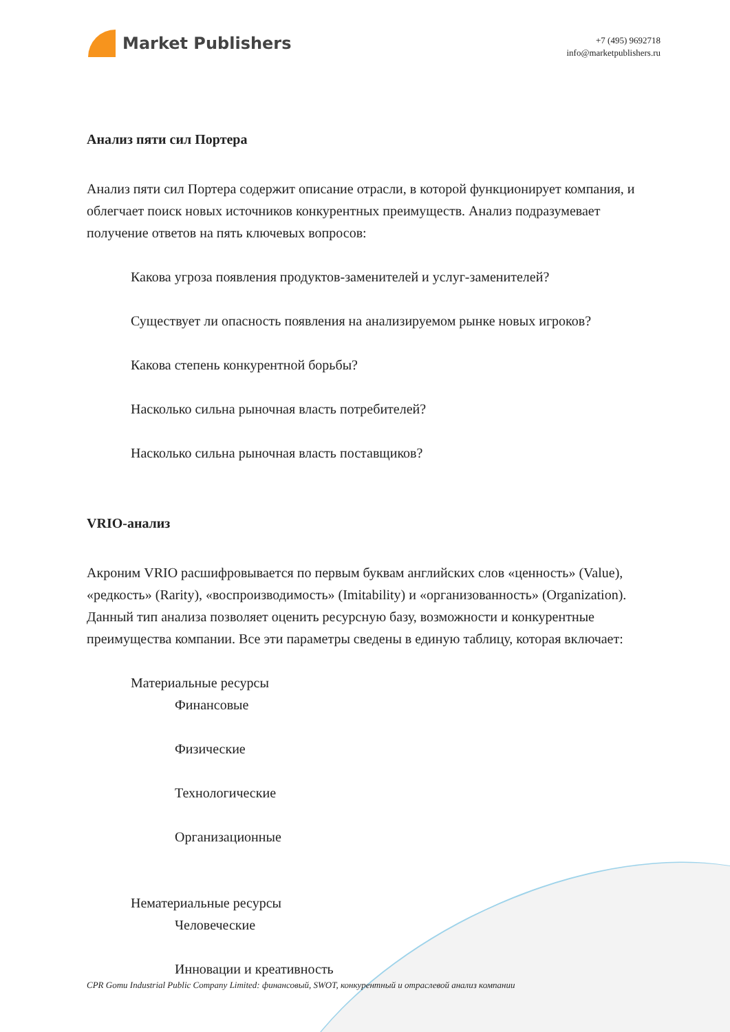Market Publishers
+7 (495) 9692718
info@marketpublishers.ru
Анализ пяти сил Портера
Анализ пяти сил Портера содержит описание отрасли, в которой функционирует компания, и облегчает поиск новых источников конкурентных преимуществ. Анализ подразумевает получение ответов на пять ключевых вопросов:
Какова угроза появления продуктов-заменителей и услуг-заменителей?
Существует ли опасность появления на анализируемом рынке новых игроков?
Какова степень конкурентной борьбы?
Насколько сильна рыночная власть потребителей?
Насколько сильна рыночная власть поставщиков?
VRIO-анализ
Акроним VRIO расшифровывается по первым буквам английских слов «ценность» (Value), «редкость» (Rarity), «воспроизводимость» (Imitability) и «организованность» (Organization). Данный тип анализа позволяет оценить ресурсную базу, возможности и конкурентные преимущества компании. Все эти параметры сведены в единую таблицу, которая включает:
Материальные ресурсы
Финансовые
Физические
Технологические
Организационные
Нематериальные ресурсы
Человеческие
Инновации и креативность
CPR Gomu Industrial Public Company Limited: финансовый, SWOT, конкурентный и отраслевой анализ компании